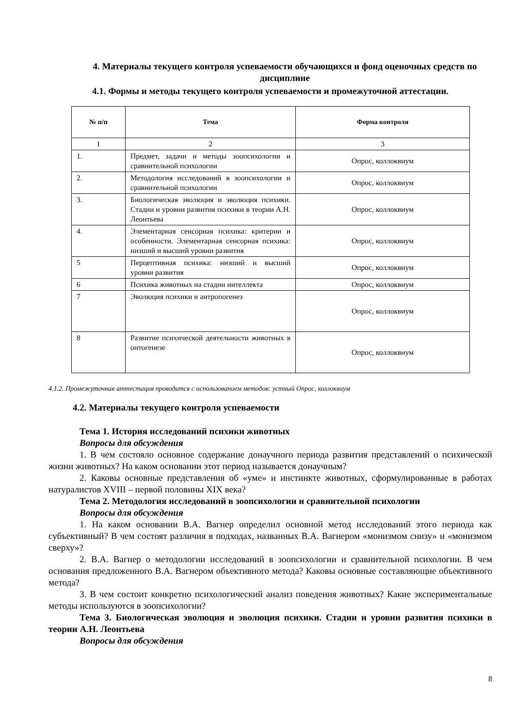4. Материалы текущего контроля успеваемости обучающихся и фонд оценочных средств по дисциплине
4.1. Формы и методы текущего контроля успеваемости и промежуточной аттестации.
| № п/п | Тема | Форма контроля |
| --- | --- | --- |
| 1 | 2 | 3 |
| 1. | Предмет, задачи и методы зоопсихологии и сравнительной психологии | Опрос, коллоквиум |
| 2. | Методология исследований в зоопсихологии и сравнительной психологии | Опрос, коллоквиум |
| 3. | Биологическая эволюция и эволюция психики. Стадии и уровни развития психики в теории А.Н. Леонтьева | Опрос, коллоквиум |
| 4. | Элементарная сенсорная психика: критерии и особенности. Элементарная сенсорная психика: низший и высший уровни развития | Опрос, коллоквиум |
| 5 | Перцептивная психика: низший и высший уровни развития | Опрос, коллоквиум |
| 6 | Психика животных на стадии интеллекта | Опрос, коллоквиум |
| 7 | Эволюция психики и антропогенез | Опрос, коллоквиум |
| 8 | Развитие психической деятельности животных в онтогенезе | Опрос, коллоквиум |
4.1.2. Промежуточная аттестация проводится с использованием методов: устный Опрос, коллоквиум
4.2. Материалы текущего контроля успеваемости
Тема 1. История исследований психики животных
Вопросы для обсуждения
1. В чем состояло основное содержание донаучного периода развития представлений о психической жизни животных? На каком основании этот период называется донаучным?
2. Каковы основные представления об «уме» и инстинкте животных, сформулированные в работах натуралистов XVIII – первой половины XIX века?
Тема 2. Методология исследований в зоопсихологии и сравнительной психологии
Вопросы для обсуждения
1. На каком основании В.А. Вагнер определил основной метод исследований этого периода как субъективный? В чем состоят различия в подходах, названных В.А. Вагнером «монизмом снизу» и «монизмом сверху»?
2. В.А. Вагнер о методологии исследований в зоопсихологии и сравнительной психологии. В чем основания предложенного В.А. Вагнером объективного метода? Каковы основные составляющие объективного метода?
3. В чем состоит конкретно психологический анализ поведения животных? Какие экспериментальные методы используются в зоопсихологии?
Тема 3. Биологическая эволюция и эволюция психики. Стадии и уровни развития психики в теории А.Н. Леонтьева
Вопросы для обсуждения
8